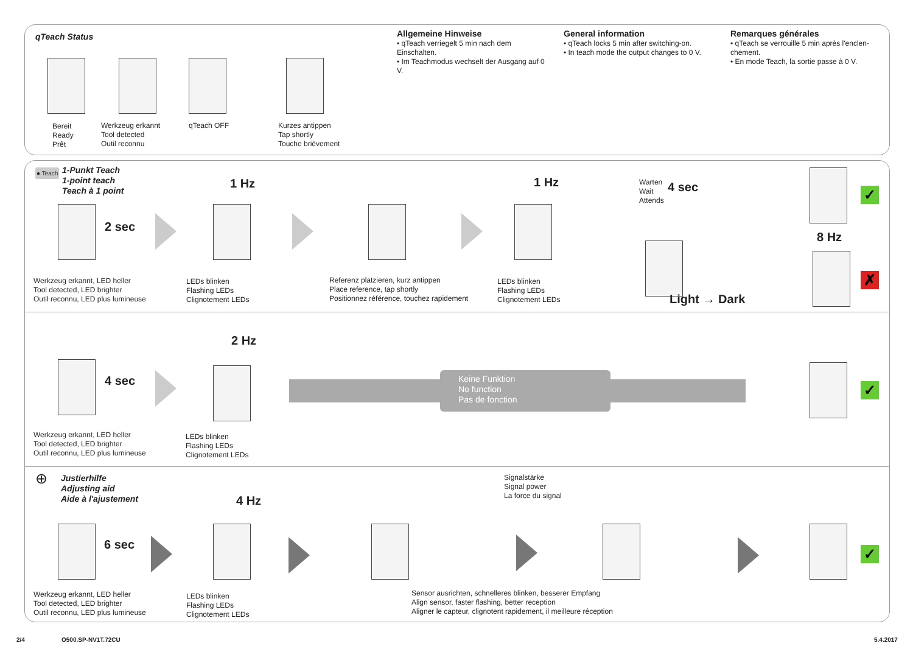qTeach Status
Bereit
Ready
Prêt
Werkzeug erkannt
Tool detected
Outil reconnu
qTeach OFF
Kurzes antippen
Tap shortly
Touche brièvement
Allgemeine Hinweise
• qTeach verriegelt 5 min nach dem Einschalten.
• Im Teachmodus wechselt der Ausgang auf 0 V.
General information
• qTeach locks 5 min after switching-on.
• In teach mode the output changes to 0 V.
Remarques générales
• qTeach se verrouille 5 min après l'enclen­chement.
• En mode Teach, la sortie passe à 0 V.
● Teach
1-Punkt Teach
1-point teach
Teach à 1 point
2 sec
1 Hz 1 Hz
Warten
Wait
Attends
4 sec
Light → Dark
✓
8 Hz
✗
Werkzeug erkannt, LED heller
Tool detected, LED brighter
Outil reconnu, LED plus lumineuse
LEDs blinken
Flashing LEDs
Clignotement LEDs
Referenz platzieren, kurz antippen
Place reference, tap shortly
Positionnez référence, touchez rapidement
LEDs blinken
Flashing LEDs
Clignotement LEDs
2 Hz
4 sec
Keine Funktion
No function
Pas de fonction
✓
Werkzeug erkannt, LED heller
Tool detected, LED brighter
Outil reconnu, LED plus lumineuse
LEDs blinken
Flashing LEDs
Clignotement LEDs
⊕
Justierhilfe
Adjusting aid
Aide à l'ajustement
4 Hz
6 sec
Signalstärke
Signal power
La force du signal
✓
Werkzeug erkannt, LED heller
Tool detected, LED brighter
Outil reconnu, LED plus lumineuse
LEDs blinken
Flashing LEDs
Clignotement LEDs
Sensor ausrichten, schnelleres blinken, besserer Empfang
Align sensor, faster flashing, better reception
Aligner le capteur, clignotent rapidement, il meilleure réception
2/4 O500.SP-NV1T.72CU 5.4.2017